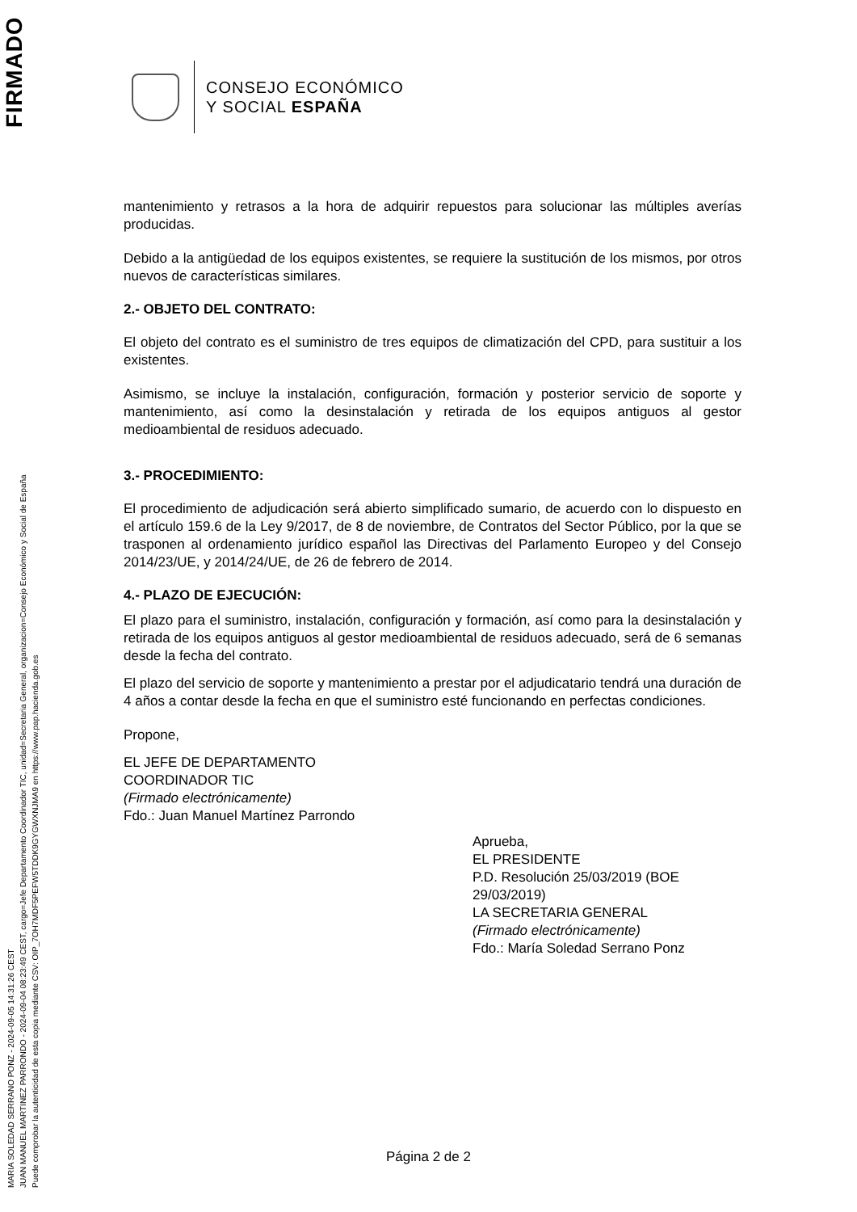FIRMADO
MARIA SOLEDAD SERRANO PONZ - 2024-09-05 14:31:26 CEST
JUAN MANUEL MARTINEZ PARRONDO - 2024-09-04 08:23:49 CEST, cargo=Jefe Departamento Coordinador TIC, unidad=Secretaria General, organizacion=Consejo Económico y Social de España
Puede comprobar la autenticidad de esta copia mediante CSV: OIP_7OH7MDF5PEFW5TDDK9GYGWXNJMA9 en https://www.pap.hacienda.gob.es
CONSEJO ECONÓMICO
Y SOCIAL ESPAÑA
mantenimiento y retrasos a la hora de adquirir repuestos para solucionar las múltiples averías producidas.
Debido a la antigüedad de los equipos existentes, se requiere la sustitución de los mismos, por otros nuevos de características similares.
2.- OBJETO DEL CONTRATO:
El objeto del contrato es el suministro de tres equipos de climatización del CPD, para sustituir a los existentes.
Asimismo, se incluye la instalación, configuración, formación y posterior servicio de soporte y mantenimiento, así como la desinstalación y retirada de los equipos antiguos al gestor medioambiental de residuos adecuado.
3.- PROCEDIMIENTO:
El procedimiento de adjudicación será abierto simplificado sumario, de acuerdo con lo dispuesto en el artículo 159.6 de la Ley 9/2017, de 8 de noviembre, de Contratos del Sector Público, por la que se trasponen al ordenamiento jurídico español las Directivas del Parlamento Europeo y del Consejo 2014/23/UE, y 2014/24/UE, de 26 de febrero de 2014.
4.- PLAZO DE EJECUCIÓN:
El plazo para el suministro, instalación, configuración y formación, así como para la desinstalación y retirada de los equipos antiguos al gestor medioambiental de residuos adecuado, será de 6 semanas desde la fecha del contrato.
El plazo del servicio de soporte y mantenimiento a prestar por el adjudicatario tendrá una duración de 4 años a contar desde la fecha en que el suministro esté funcionando en perfectas condiciones.
Propone,
EL JEFE DE DEPARTAMENTO
COORDINADOR TIC
(Firmado electrónicamente)
Fdo.: Juan Manuel Martínez Parrondo
Aprueba,
EL PRESIDENTE
P.D. Resolución 25/03/2019 (BOE
29/03/2019)
LA SECRETARIA GENERAL
(Firmado electrónicamente)
Fdo.: María Soledad Serrano Ponz
Página 2 de 2